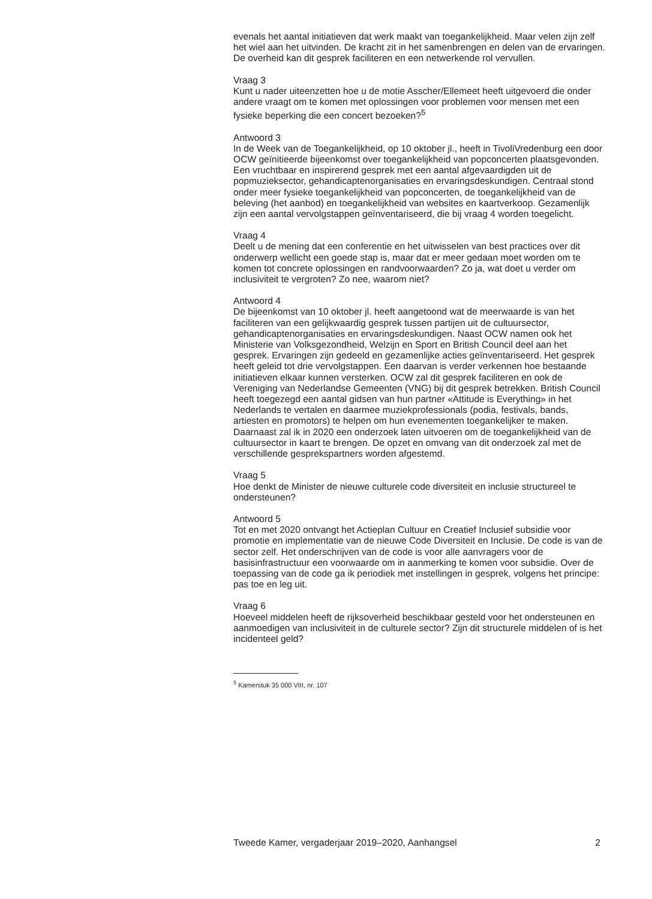evenals het aantal initiatieven dat werk maakt van toegankelijkheid. Maar velen zijn zelf het wiel aan het uitvinden. De kracht zit in het samenbrengen en delen van de ervaringen. De overheid kan dit gesprek faciliteren en een netwerkende rol vervullen.
Vraag 3
Kunt u nader uiteenzetten hoe u de motie Asscher/Ellemeet heeft uitgevoerd die onder andere vraagt om te komen met oplossingen voor problemen voor mensen met een fysieke beperking die een concert bezoeken?<sup>5</sup>
Antwoord 3
In de Week van de Toegankelijkheid, op 10 oktober jl., heeft in TivoliVredenburg een door OCW geïnitieerde bijeenkomst over toegankelijkheid van popconcerten plaatsgevonden. Een vruchtbaar en inspirerend gesprek met een aantal afgevaardigden uit de popmuzieksector, gehandicaptenorganisaties en ervaringsdeskundigen. Centraal stond onder meer fysieke toegankelijkheid van popconcerten, de toegankelijkheid van de beleving (het aanbod) en toegankelijkheid van websites en kaartverkoop. Gezamenlijk zijn een aantal vervolgstappen geïnventariseerd, die bij vraag 4 worden toegelicht.
Vraag 4
Deelt u de mening dat een conferentie en het uitwisselen van best practices over dit onderwerp wellicht een goede stap is, maar dat er meer gedaan moet worden om te komen tot concrete oplossingen en randvoorwaarden? Zo ja, wat doet u verder om inclusiviteit te vergroten? Zo nee, waarom niet?
Antwoord 4
De bijeenkomst van 10 oktober jl. heeft aangetoond wat de meerwaarde is van het faciliteren van een gelijkwaardig gesprek tussen partijen uit de cultuursector, gehandicaptenorganisaties en ervaringsdeskundigen. Naast OCW namen ook het Ministerie van Volksgezondheid, Welzijn en Sport en British Council deel aan het gesprek. Ervaringen zijn gedeeld en gezamenlijke acties geïnventariseerd. Het gesprek heeft geleid tot drie vervolgstappen. Een daarvan is verder verkennen hoe bestaande initiatieven elkaar kunnen versterken. OCW zal dit gesprek faciliteren en ook de Vereniging van Nederlandse Gemeenten (VNG) bij dit gesprek betrekken. British Council heeft toegezegd een aantal gidsen van hun partner «Attitude is Everything» in het Nederlands te vertalen en daarmee muziekprofessionals (podia, festivals, bands, artiesten en promotors) te helpen om hun evenementen toegankelijker te maken. Daarnaast zal ik in 2020 een onderzoek laten uitvoeren om de toegankelijkheid van de cultuursector in kaart te brengen. De opzet en omvang van dit onderzoek zal met de verschillende gesprekspartners worden afgestemd.
Vraag 5
Hoe denkt de Minister de nieuwe culturele code diversiteit en inclusie structureel te ondersteunen?
Antwoord 5
Tot en met 2020 ontvangt het Actieplan Cultuur en Creatief Inclusief subsidie voor promotie en implementatie van de nieuwe Code Diversiteit en Inclusie. De code is van de sector zelf. Het onderschrijven van de code is voor alle aanvragers voor de basisinfrastructuur een voorwaarde om in aanmerking te komen voor subsidie. Over de toepassing van de code ga ik periodiek met instellingen in gesprek, volgens het principe: pas toe en leg uit.
Vraag 6
Hoeveel middelen heeft de rijksoverheid beschikbaar gesteld voor het ondersteunen en aanmoedigen van inclusiviteit in de culturele sector? Zijn dit structurele middelen of is het incidenteel geld?
<sup>5</sup> Kamerstuk 35 000 VIII, nr. 107
Tweede Kamer, vergaderjaar 2019–2020, Aanhangsel 2